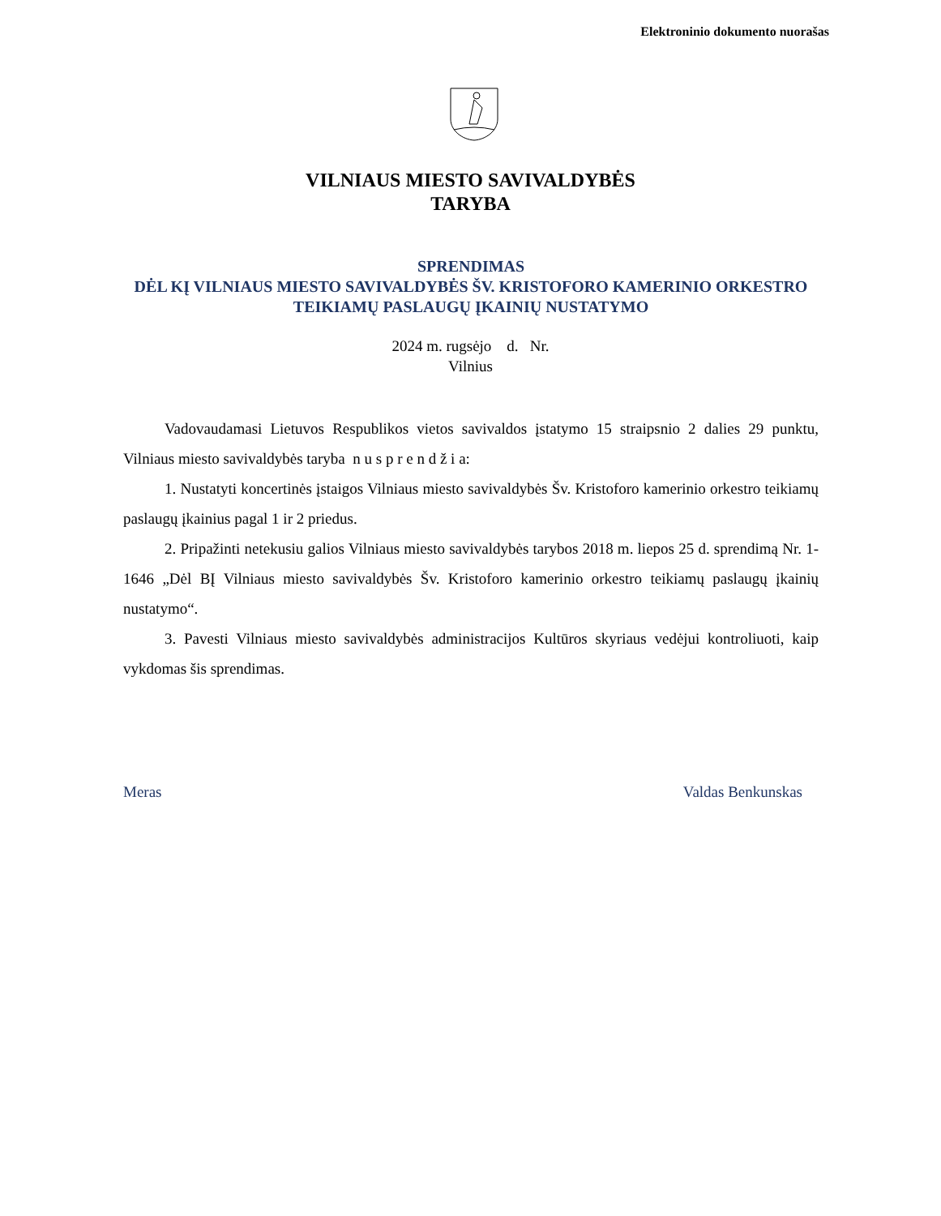Elektroninio dokumento nuorašas
VILNIAUS MIESTO SAVIVALDYBĖS
TARYBA
SPRENDIMAS
DĖL KĮ VILNIAUS MIESTO SAVIVALDYBĖS ŠV. KRISTOFORO KAMERINIO ORKESTRO TEIKIAMŲ PASLAUGŲ ĮKAINIŲ NUSTATYMO
2024 m. rugsėjo d. Nr.
Vilnius
Vadovaudamasi Lietuvos Respublikos vietos savivaldos įstatymo 15 straipsnio 2 dalies 29 punktu, Vilniaus miesto savivaldybės taryba n u s p r e n d ž i a:
1. Nustatyti koncertinės įstaigos Vilniaus miesto savivaldybės Šv. Kristoforo kamerinio orkestro teikiamų paslaugų įkainius pagal 1 ir 2 priedus.
2. Pripažinti netekusiu galios Vilniaus miesto savivaldybės tarybos 2018 m. liepos 25 d. sprendimą Nr. 1-1646 „Dėl BĮ Vilniaus miesto savivaldybės Šv. Kristoforo kamerinio orkestro teikiamų paslaugų įkainių nustatymo“.
3. Pavesti Vilniaus miesto savivaldybės administracijos Kultūros skyriaus vedėjui kontroliuoti, kaip vykdomas šis sprendimas.
Meras Valdas Benkunskas